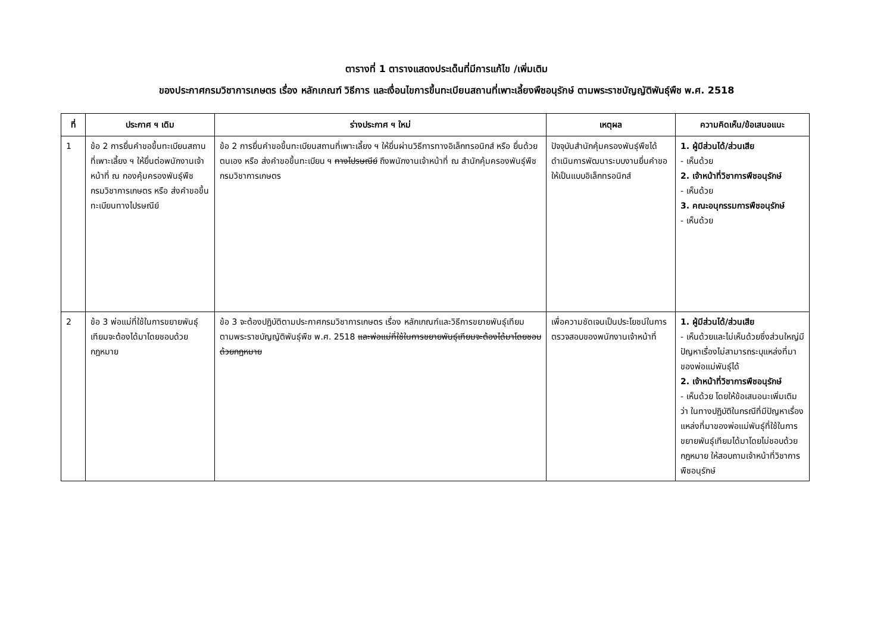ตารางที่ 1 ตารางแสดงประเด็นที่มีการแก้ไข /เพิ่มเติม
ของประกาศกรมวิชาการเกษตร เรื่อง หลักเกณฑ์ วิธีการ และเงื่อนไขการขึ้นทะเบียนสถานที่เพาะเลี้ยงพืชอนุรักษ์ ตามพระราชบัญญัติพันธุ์พืช พ.ศ. 2518
| ที่ | ประกาศ ฯ เดิม | ร่างประกาศ ฯ ใหม่ | เหตุผล | ความคิดเห็น/ข้อเสนอแนะ |
| --- | --- | --- | --- | --- |
| 1 | ข้อ 2 การยื่นคำขอขึ้นทะเบียนสถานที่เพาะเลี้ยง ฯ ให้ยื่นต่อพนักงานเจ้าหน้าที่ ณ กองคุ้มครองพันธุ์พืช กรมวิชาการเกษตร หรือ ส่งคำขอขึ้นทะเบียนทางไปรษณีย์ | ข้อ 2 การยื่นคำขอขึ้นทะเบียนสถานที่เพาะเลี้ยง ฯ ให้ยื่นผ่านวิธีการทางอิเล็กทรอนิกส์ หรือ ยื่นด้วยตนเอง หรือ ส่งคำขอขึ้นทะเบียน ฯ ทางไปรษณีย์ ถึงพนักงานเจ้าหน้าที่ ณ สำนักคุ้มครองพันธุ์พืช กรมวิชาการเกษตร | ปัจจุบันสำนักคุ้มครองพันธุ์พืชได้ดำเนินการพัฒนาระบบงานยื่นคำขอให้เป็นแบบอิเล็กทรอนิกส์ | 1. ผู้มีส่วนได้/ส่วนเสีย - เห็นด้วย 2. เจ้าหน้าที่วิชาการพืชอนุรักษ์ - เห็นด้วย 3. คณะอนุกรรมการพืชอนุรักษ์ - เห็นด้วย |
| 2 | ข้อ 3 พ่อแม่ที่ใช้ในการขยายพันธุ์เทียมจะต้องได้มาโดยชอบด้วยกฎหมาย | ข้อ 3 จะต้องปฏิบัติตามประกาศกรมวิชาการเกษตร เรื่อง หลักเกณฑ์และวิธีการขยายพันธุ์เทียม ตามพระราชบัญญัติพันธุ์พืช พ.ศ. 2518 และพ่อแม่ที่ใช้ในการขยายพันธุ์เทียมจะต้องได้มาโดยชอบด้วยกฎหมาย | เพื่อความชัดเจนเป็นประโยชน์ในการตรวจสอบของพนักงานเจ้าหน้าที่ | 1. ผู้มีส่วนได้/ส่วนเสีย - เห็นด้วยและไม่เห็นด้วยซึ่งส่วนใหญ่มีปัญหาเรื่องไม่สามารถระบุแหล่งที่มาของพ่อแม่พันธุ์ได้ 2. เจ้าหน้าที่วิชาการพืชอนุรักษ์ - เห็นด้วย โดยให้ข้อเสนอนะเพิ่มเติมว่า ในทางปฏิบัติในกรณีที่มีปัญหาเรื่องแหล่งที่มาของพ่อแม่พันธุ์ที่ใช้ในการขยายพันธุ์เทียมได้มาโดยไม่ชอบด้วยกฎหมาย ให้สอบถามเจ้าหน้าที่วิชาการพืชอนุรักษ์ |